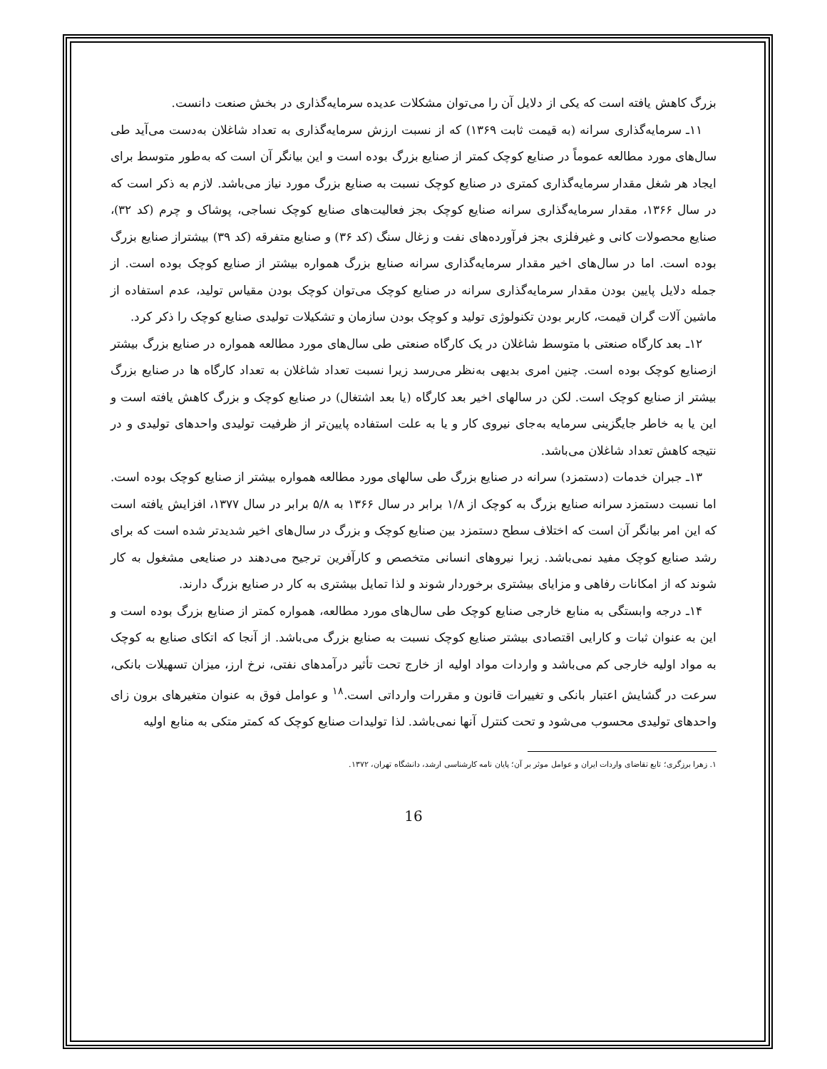بزرگ کاهش یافته است که یکی از دلایل آن را می‌توان مشکلات عدیده سرمایه‌گذاری در بخش صنعت دانست.
۱۱ـ سرمایه‌گذاری سرانه (به قیمت ثابت ۱۳۶۹) که از نسبت ارزش سرمایه‌گذاری به تعداد شاغلان به‌دست می‌آید طی سال‌های مورد مطالعه عموماً در صنایع کوچک کمتر از صنایع بزرگ بوده است و این بیانگر آن است که به‌طور متوسط برای ایجاد هر شغل مقدار سرمایه‌گذاری کمتری در صنایع کوچک نسبت به صنایع بزرگ مورد نیاز می‌باشد. لازم به ذکر است که در سال ۱۳۶۶، مقدار سرمایه‌گذاری سرانه صنایع کوچک بجز فعالیت‌های صنایع کوچک نساجی، پوشاک و چرم (کد ۳۲)، صنایع محصولات کانی و غیرفلزی بجز فرآورده‌های نفت و زغال سنگ (کد ۳۶) و صنایع متفرقه (کد ۳۹) بیشتراز صنایع بزرگ بوده است. اما در سال‌های اخیر مقدار سرمایه‌گذاری سرانه صنایع بزرگ همواره بیشتر از صنایع کوچک بوده است. از جمله دلایل پایین بودن مقدار سرمایه‌گذاری سرانه در صنایع کوچک می‌توان کوچک بودن مقیاس تولید، عدم استفاده از ماشین آلات گران قیمت، کاربر بودن تکنولوژی تولید و کوچک بودن سازمان و تشکیلات تولیدی صنایع کوچک را ذکر کرد.
۱۲ـ بعد کارگاه صنعتی با متوسط شاغلان در یک کارگاه صنعتی طی سال‌های مورد مطالعه همواره در صنایع بزرگ بیشتر ازصنایع کوچک بوده است. چنین امری بدیهی به‌نظر می‌رسد زیرا نسبت تعداد شاغلان به تعداد کارگاه ها در صنایع بزرگ بیشتر از صنایع کوچک است. لکن در سالهای اخیر بعد کارگاه (یا بعد اشتغال) در صنایع کوچک و بزرگ کاهش یافته است و این یا به خاطر جایگزینی سرمایه به‌جای نیروی کار و یا به علت استفاده پایین‌تر از ظرفیت تولیدی واحدهای تولیدی و در نتیجه کاهش تعداد شاغلان می‌باشد.
۱۳ـ جبران خدمات (دستمزد) سرانه در صنایع بزرگ طی سالهای مورد مطالعه همواره بیشتر از صنایع کوچک بوده است. اما نسبت دستمزد سرانه صنایع بزرگ به کوچک از ۱/۸ برابر در سال ۱۳۶۶ به ۵/۸ برابر در سال ۱۳۷۷، افزایش یافته است که این امر بیانگر آن است که اختلاف سطح دستمزد بین صنایع کوچک و بزرگ در سال‌های اخیر شدیدتر شده است که برای رشد صنایع کوچک مفید نمی‌باشد. زیرا نیروهای انسانی متخصص و کارآفرین ترجیح می‌دهند در صنایعی مشغول به کار شوند که از امکانات رفاهی و مزایای بیشتری برخوردار شوند و لذا تمایل بیشتری به کار در صنایع بزرگ دارند.
۱۴ـ درجه وابستگی به منابع خارجی صنایع کوچک طی سال‌های مورد مطالعه، همواره کمتر از صنایع بزرگ بوده است و این به عنوان ثبات و کارایی اقتصادی بیشتر صنایع کوچک نسبت به صنایع بزرگ می‌باشد. از آنجا که اتکای صنایع به کوچک به مواد اولیه خارجی کم می‌باشد و واردات مواد اولیه از خارج تحت تأثیر درآمدهای نفتی، نرخ ارز، میزان تسهیلات بانکی، سرعت در گشایش اعتبار بانکی و تغییرات قانون و مقررات وارداتی است.<sup>۱۸</sup> و عوامل فوق به عنوان متغیرهای برون زای واحدهای تولیدی محسوب می‌شود و تحت کنترل آنها نمی‌باشد. لذا تولیدات صنایع کوچک که کمتر متکی به منابع اولیه
۱. زهرا برزگری؛ تابع تقاضای واردات ایران و عوامل موثر بر آن؛ پایان نامه کارشناسی ارشد، دانشگاه تهران، ۱۳۷۲.
16